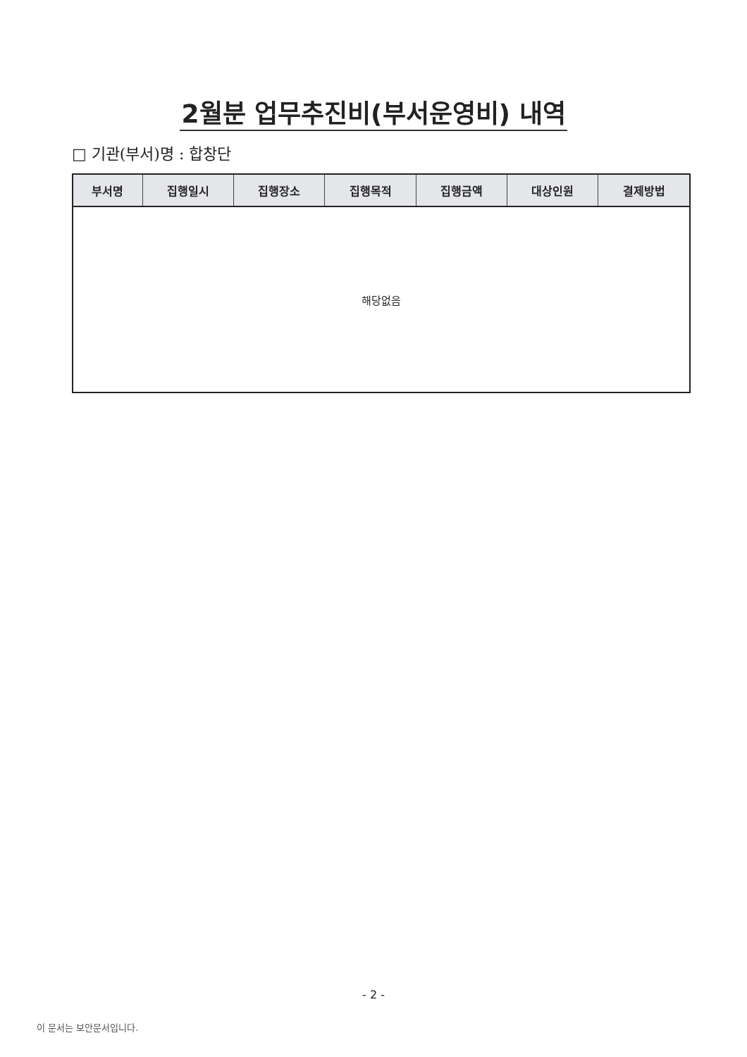2월분 업무추진비(부서운영비) 내역
□ 기관(부서)명 : 합창단
| 부서명 | 집행일시 | 집행장소 | 집행목적 | 집행금액 | 대상인원 | 결제방법 |
| --- | --- | --- | --- | --- | --- | --- |
| 해당없음 | | | | | | |
- 2 -
이 문서는 보안문서입니다.